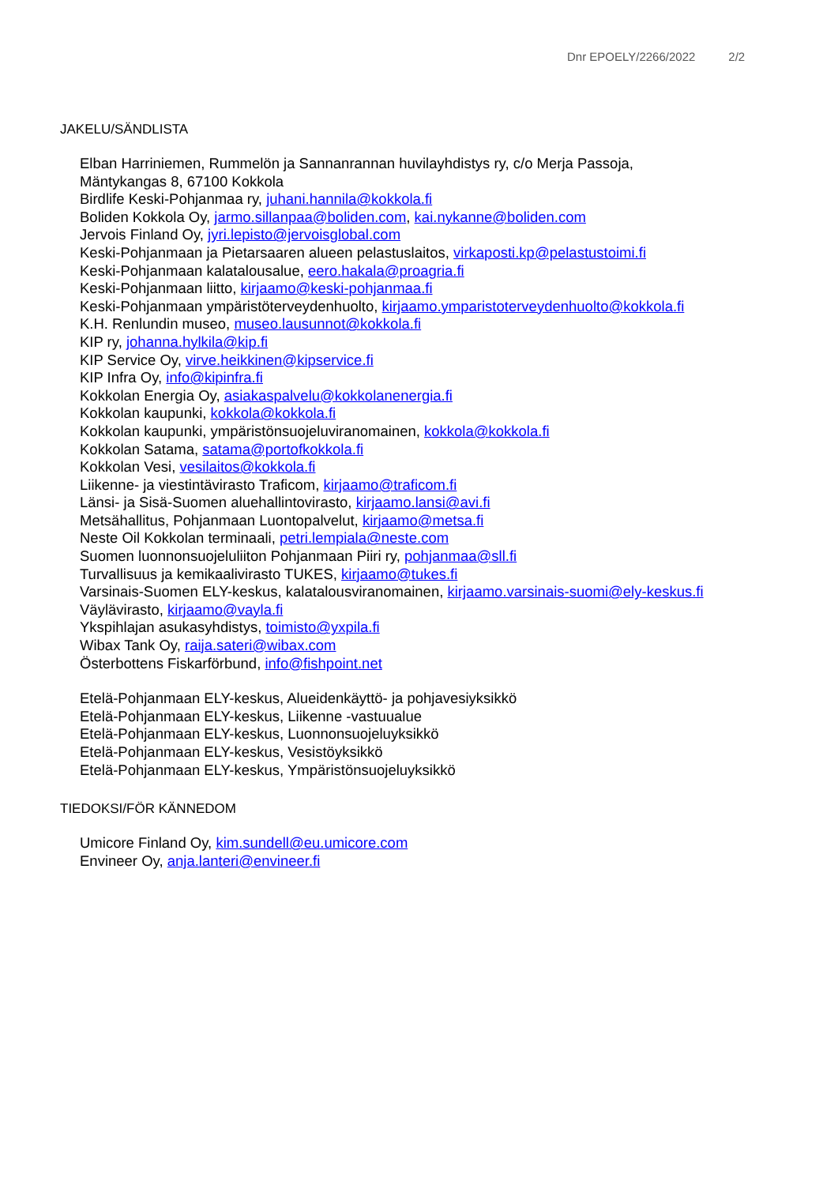Dnr EPOELY/2266/2022 2/2
JAKELU/SÄNDLISTA
Elban Harriniemen, Rummelön ja Sannanrannan huvilayhdistys ry, c/o Merja Passoja,
Mäntykangas 8, 67100 Kokkola
Birdlife Keski-Pohjanmaa ry, juhani.hannila@kokkola.fi
Boliden Kokkola Oy, jarmo.sillanpaa@boliden.com, kai.nykanne@boliden.com
Jervois Finland Oy, jyri.lepisto@jervoisglobal.com
Keski-Pohjanmaan ja Pietarsaaren alueen pelastuslaitos, virkaposti.kp@pelastustoimi.fi
Keski-Pohjanmaan kalatalousalue, eero.hakala@proagria.fi
Keski-Pohjanmaan liitto, kirjaamo@keski-pohjanmaa.fi
Keski-Pohjanmaan ympäristöterveydenhuolto, kirjaamo.ymparistoterveydenhuolto@kokkola.fi
K.H. Renlundin museo, museo.lausunnot@kokkola.fi
KIP ry, johanna.hylkila@kip.fi
KIP Service Oy, virve.heikkinen@kipservice.fi
KIP Infra Oy, info@kipinfra.fi
Kokkolan Energia Oy, asiakaspalvelu@kokkolanenergia.fi
Kokkolan kaupunki, kokkola@kokkola.fi
Kokkolan kaupunki, ympäristönsuojeluviranomainen, kokkola@kokkola.fi
Kokkolan Satama, satama@portofkokkola.fi
Kokkolan Vesi, vesilaitos@kokkola.fi
Liikenne- ja viestintävirasto Traficom, kirjaamo@traficom.fi
Länsi- ja Sisä-Suomen aluehallintovirasto, kirjaamo.lansi@avi.fi
Metsähallitus, Pohjanmaan Luontopalvelut, kirjaamo@metsa.fi
Neste Oil Kokkolan terminaali, petri.lempiala@neste.com
Suomen luonnonsuojeluliiton Pohjanmaan Piiri ry, pohjanmaa@sll.fi
Turvallisuus ja kemikaalivirasto TUKES, kirjaamo@tukes.fi
Varsinais-Suomen ELY-keskus, kalatalousviranomainen, kirjaamo.varsinais-suomi@ely-keskus.fi
Väylävirasto, kirjaamo@vayla.fi
Ykspihlajan asukasyhdistys, toimisto@yxpila.fi
Wibax Tank Oy, raija.sateri@wibax.com
Österbottens Fiskarförbund, info@fishpoint.net
Etelä-Pohjanmaan ELY-keskus, Alueidenkäyttö- ja pohjavesiyksikkö
Etelä-Pohjanmaan ELY-keskus, Liikenne -vastuualue
Etelä-Pohjanmaan ELY-keskus, Luonnonsuojeluyksikkö
Etelä-Pohjanmaan ELY-keskus, Vesistöyksikkö
Etelä-Pohjanmaan ELY-keskus, Ympäristönsuojeluyksikkö
TIEDOKSI/FÖR KÄNNEDOM
Umicore Finland Oy, kim.sundell@eu.umicore.com
Envineer Oy, anja.lanteri@envineer.fi